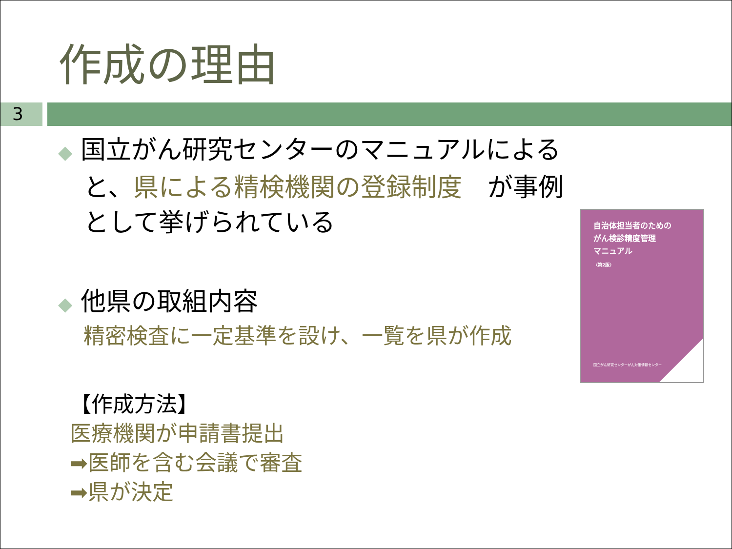作成の理由
3
◆ 国立がん研究センターのマニュアルによると、県による精検機関の登録制度　が事例として挙げられている
◆ 他県の取組内容
精密検査に一定基準を設け、一覧を県が作成
【作成方法】
医療機関が申請書提出
➡医師を含む会議で審査
➡県が決定
自治体担当者のための
がん検診精度管理
マニュアル
〈第2版〉
国立がん研究センターがん対策情報センター